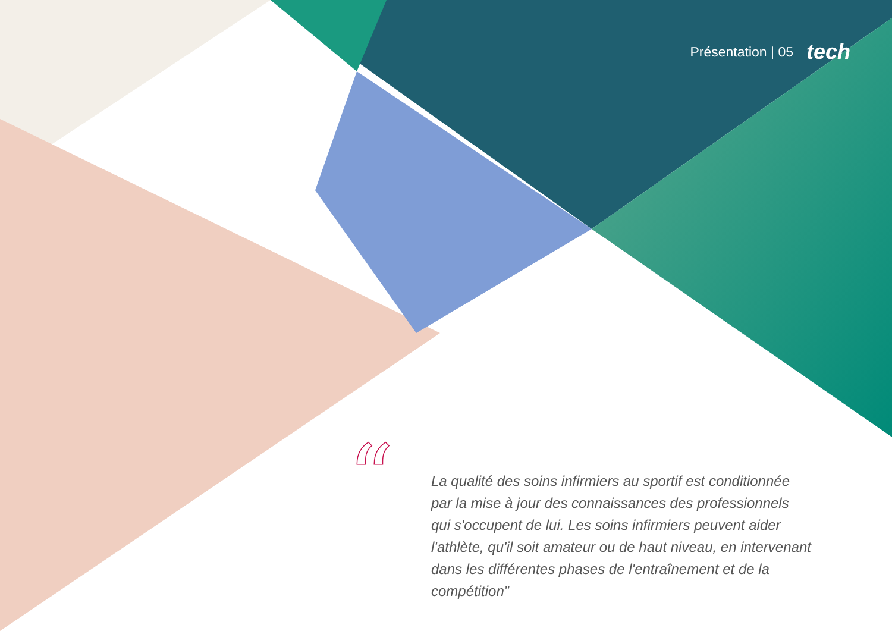Présentation | 05 tech
“
La qualité des soins infirmiers au sportif est conditionnée par la mise à jour des connaissances des professionnels qui s'occupent de lui. Les soins infirmiers peuvent aider l'athlète, qu'il soit amateur ou de haut niveau, en intervenant dans les différentes phases de l'entraînement et de la compétition”